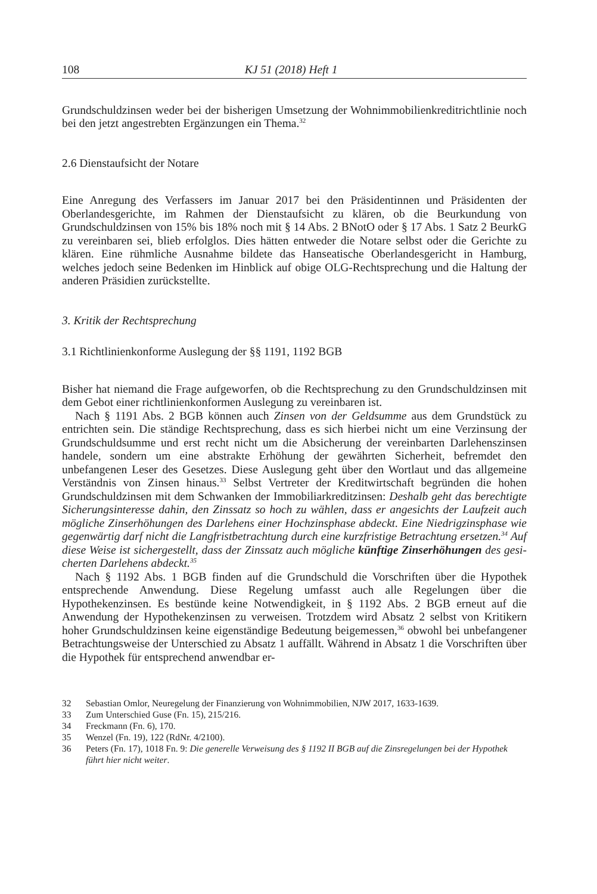108 KJ 51 (2018) Heft 1
Grundschuldzinsen weder bei der bisherigen Umsetzung der Wohnimmobilienkredit­richtlinie noch bei den jetzt angestrebten Ergänzungen ein Thema.<sup>32</sup>
2.6 Dienstaufsicht der Notare
Eine Anregung des Verfassers im Januar 2017 bei den Präsidentinnen und Präsidenten der Oberlandesgerichte, im Rahmen der Dienstaufsicht zu klären, ob die Beurkundung von Grundschuldzinsen von 15% bis 18% noch mit § 14 Abs. 2 BNotO oder § 17 Abs. 1 Satz 2 BeurkG zu vereinbaren sei, blieb erfolglos. Dies hätten entweder die Notare selbst oder die Gerichte zu klären. Eine rühmliche Ausnahme bildete das Hanseatische Ober­landesgericht in Hamburg, welches jedoch seine Bedenken im Hinblick auf obige OLG-Rechtsprechung und die Haltung der anderen Präsidien zurückstellte.
3. Kritik der Rechtsprechung
3.1 Richtlinienkonforme Auslegung der §§ 1191, 1192 BGB
Bisher hat niemand die Frage aufgeworfen, ob die Rechtsprechung zu den Grundschuld­zinsen mit dem Gebot einer richtlinienkonformen Auslegung zu vereinbaren ist.
Nach § 1191 Abs. 2 BGB können auch Zinsen von der Geldsumme aus dem Grund­stück zu entrichten sein. Die ständige Rechtsprechung, dass es sich hierbei nicht um eine Verzinsung der Grundschuldsumme und erst recht nicht um die Absicherung der verein­barten Darlehenszinsen handele, sondern um eine abstrakte Erhöhung der gewährten Si­cherheit, befremdet den unbefangenen Leser des Gesetzes. Diese Auslegung geht über den Wortlaut und das allgemeine Verständnis von Zinsen hinaus.<sup>33</sup> Selbst Vertreter der Kreditwirtschaft begründen die hohen Grundschuldzinsen mit dem Schwanken der Im­mobiliarkreditzinsen: Deshalb geht das berechtigte Sicherungsinteresse dahin, den Zins­satz so hoch zu wählen, dass er angesichts der Laufzeit auch mögliche Zinserhöhungen des Darlehens einer Hochzinsphase abdeckt. Eine Niedrigzinsphase wie gegenwärtig darf nicht die Langfristbetrachtung durch eine kurzfristige Betrachtung ersetzen.<sup>34</sup> Auf diese Weise ist sichergestellt, dass der Zinssatz auch mögliche künftige Zinserhöhungen des gesi­cherten Darlehens abdeckt.<sup>35</sup>
Nach § 1192 Abs. 1 BGB finden auf die Grundschuld die Vorschriften über die Hypo­thek entsprechende Anwendung. Diese Regelung umfasst auch alle Regelungen über die Hypothekenzinsen. Es bestünde keine Notwendigkeit, in § 1192 Abs. 2 BGB erneut auf die Anwendung der Hypothekenzinsen zu verweisen. Trotzdem wird Absatz 2 selbst von Kritikern hoher Grundschuldzinsen keine eigenständige Bedeutung beigemessen,<sup>36</sup> obwohl bei unbefangener Betrachtungsweise der Unterschied zu Absatz 1 auffällt. Wäh­rend in Absatz 1 die Vorschriften über die Hypothek für entsprechend anwendbar er-
32 Sebastian Omlor, Neuregelung der Finanzierung von Wohnimmobilien, NJW 2017, 1633-1639.
33 Zum Unterschied Guse (Fn. 15), 215/216.
34 Freckmann (Fn. 6), 170.
35 Wenzel (Fn. 19), 122 (RdNr. 4/2100).
36 Peters (Fn. 17), 1018 Fn. 9: Die generelle Verweisung des § 1192 II BGB auf die Zinsregelungen bei der Hypothek führt hier nicht weiter.